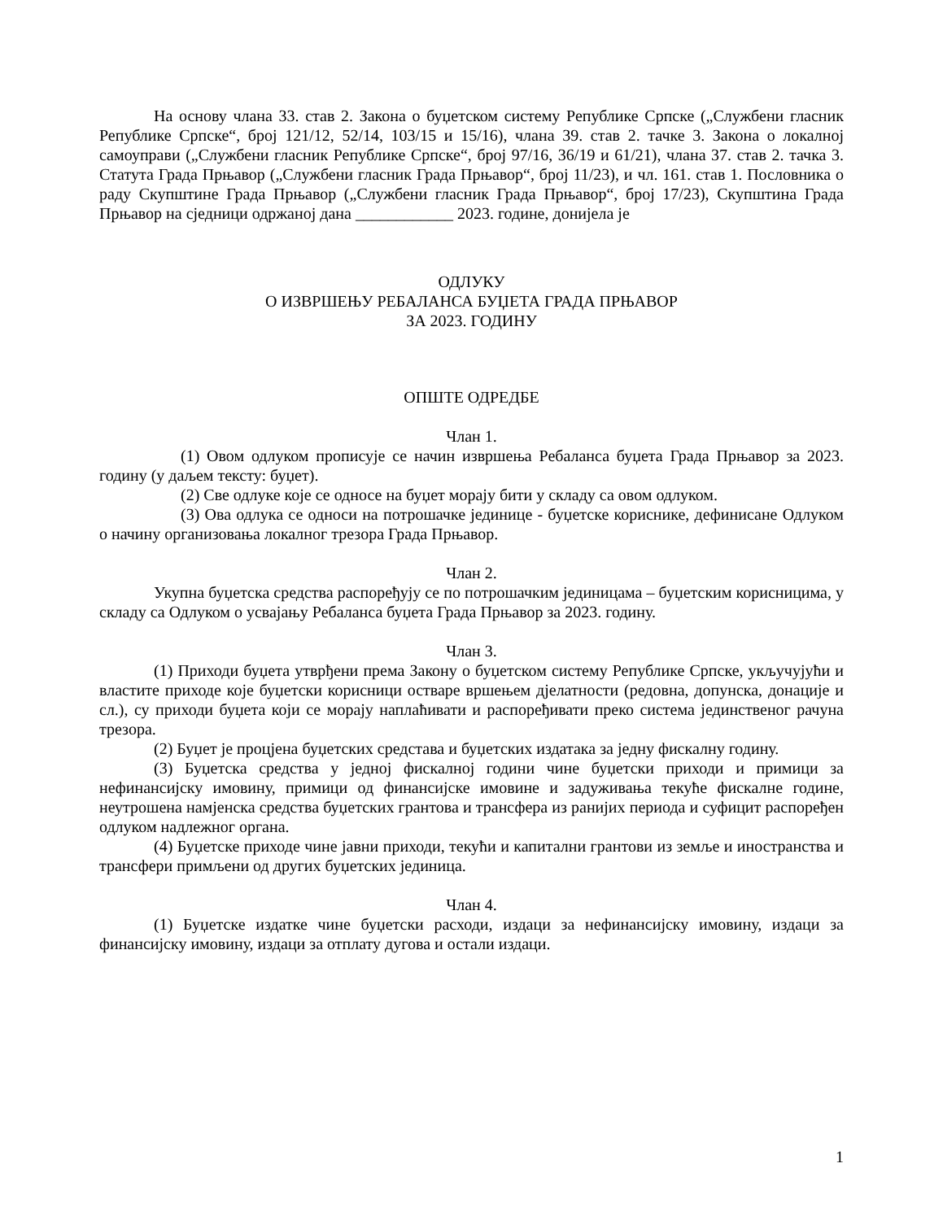На основу члана 33. став 2. Закона о буџетском систему Републике Српске („Службени гласник Републике Српске“, број 121/12, 52/14, 103/15 и 15/16), члана 39. став 2. тачке 3. Закона о локалној самоуправи („Службени гласник Републике Српске“, број 97/16, 36/19 и 61/21), члана 37. став 2. тачка 3. Статута Града Прњавор („Службени гласник Града Прњавор“, број 11/23), и чл. 161. став 1. Пословника о раду Скупштине Града Прњавор („Службени гласник Града Прњавор“, број 17/23), Скупштина Града Прњавор на сједници одржаној дана ____________ 2023. године, донијела је
ОДЛУКУ
О ИЗВРШЕЊУ РЕБАЛАНСА БУЏЕТА ГРАДА ПРЊАВОР
ЗА 2023. ГОДИНУ
ОПШТЕ ОДРЕДБЕ
Члан 1.
(1) Овом одлуком прописује се начин извршења Ребаланса буџета Града Прњавор за 2023. годину (у даљем тексту: буџет).
(2) Све одлуке које се односе на буџет морају бити у складу са овом одлуком.
(3) Ова одлука се односи на потрошачке јединице - буџетске кориснике, дефинисане Одлуком о начину организовања локалног трезора Града Прњавор.
Члан 2.
Укупна буџетска средства распоређују се по потрошачким јединицама – буџетским корисницима, у складу са Одлуком о усвајању Ребаланса буџета Града Прњавор за 2023. годину.
Члан 3.
(1) Приходи буџета утврђени према Закону о буџетском систему Републике Српске, укључујући и властите приходе које буџетски корисници остваре вршењем дјелатности (редовна, допунска, донације и сл.), су приходи буџета који се морају наплаћивати и распоређивати преко система јединственог рачуна трезора.
(2) Буџет је процјена буџетских средстава и буџетских издатака за једну фискалну годину.
(3) Буџетска средства у једној фискалној години чине буџетски приходи и примици за нефинансијску имовину, примици од финансијске имовине и задуживања текуће фискалне године, неутрошена намјенска средства буџетских грантова и трансфера из ранијих периода и суфицит распоређен одлуком надлежног органа.
(4) Буџетске приходе чине јавни приходи, текући и капитални грантови из земље и иностранства и трансфери примљени од других буџетских јединица.
Члан 4.
(1) Буџетске издатке чине буџетски расходи, издаци за нефинансијску имовину, издаци за финансијску имовину, издаци за отплату дугова и остали издаци.
1